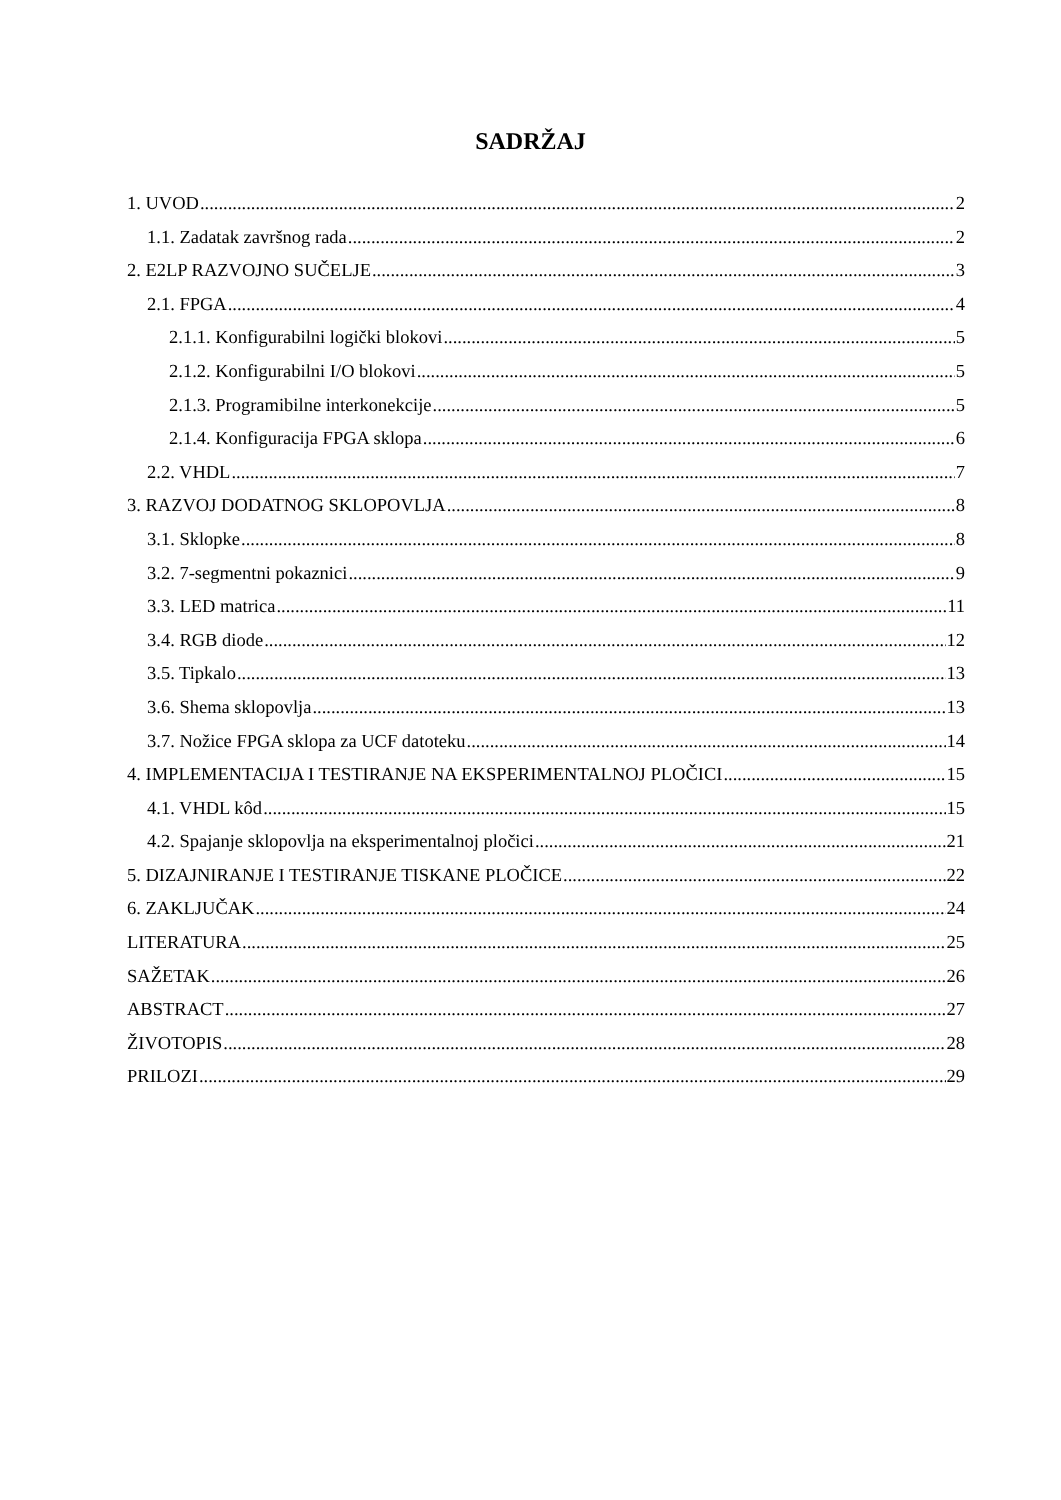SADRŽAJ
1. UVOD 2
1.1. Zadatak završnog rada 2
2. E2LP RAZVOJNO SUČELJE 3
2.1. FPGA 4
2.1.1. Konfigurabilni logički blokovi 5
2.1.2. Konfigurabilni I/O blokovi 5
2.1.3. Programibilne interkonekcije 5
2.1.4. Konfiguracija FPGA sklopa 6
2.2. VHDL 7
3. RAZVOJ DODATNOG SKLOPOVLJA 8
3.1. Sklopke 8
3.2. 7-segmentni pokaznici 9
3.3. LED matrica 11
3.4. RGB diode 12
3.5. Tipkalo 13
3.6. Shema sklopovlja 13
3.7. Nožice FPGA sklopa za UCF datoteku 14
4. IMPLEMENTACIJA I TESTIRANJE NA EKSPERIMENTALNOJ PLOČICI 15
4.1. VHDL kôd 15
4.2. Spajanje sklopovlja na eksperimentalnoj pločici 21
5. DIZAJNIRANJE I TESTIRANJE TISKANE PLOČICE 22
6. ZAKLJUČAK 24
LITERATURA 25
SAŽETAK 26
ABSTRACT 27
ŽIVOTOPIS 28
PRILOZI 29